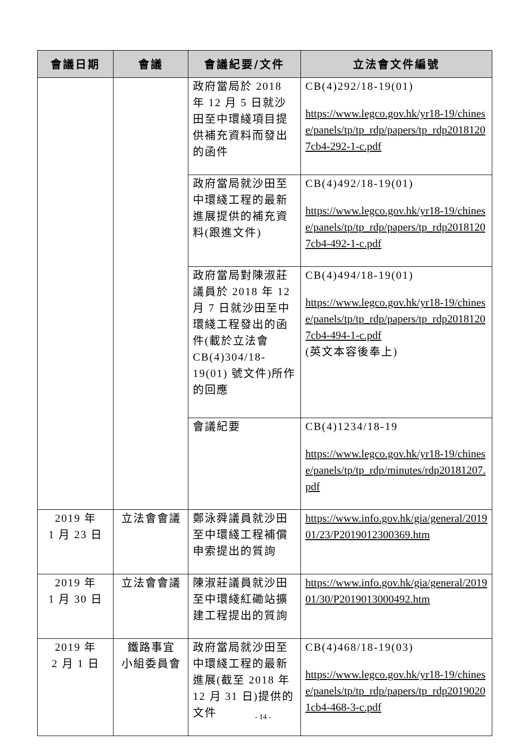| 會議日期 | 會議 | 會議紀要/文件 | 立法會文件編號 |
| --- | --- | --- | --- |
| | | 政府當局於 2018 年 12 月 5 日就沙田至中環綫項目提供補充資料而發出的函件 | CB(4)292/18-19(01) https://www.legco.gov.hk/yr18-19/chinese/panels/tp/tp_rdp/papers/tp_rdp20181207cb4-292-1-c.pdf |
| | | 政府當局就沙田至中環綫工程的最新進展提供的補充資料(跟進文件) | CB(4)492/18-19(01) https://www.legco.gov.hk/yr18-19/chinese/panels/tp/tp_rdp/papers/tp_rdp20181207cb4-492-1-c.pdf |
| | | 政府當局對陳淑莊議員於 2018 年 12 月 7 日就沙田至中環綫工程發出的函件(載於立法會 CB(4)304/18-19(01) 號文件)所作的回應 | CB(4)494/18-19(01) https://www.legco.gov.hk/yr18-19/chinese/panels/tp/tp_rdp/papers/tp_rdp20181207cb4-494-1-c.pdf (英文本容後奉上) |
| | | 會議紀要 | CB(4)1234/18-19 https://www.legco.gov.hk/yr18-19/chinese/panels/tp/tp_rdp/minutes/rdp20181207.pdf |
| 2019 年 1 月 23 日 | 立法會會議 | 鄭泳舜議員就沙田至中環綫工程補償申索提出的質詢 | https://www.info.gov.hk/gia/general/201901/23/P2019012300369.htm |
| 2019 年 1 月 30 日 | 立法會會議 | 陳淑莊議員就沙田至中環綫紅磡站擴建工程提出的質詢 | https://www.info.gov.hk/gia/general/201901/30/P2019013000492.htm |
| 2019 年 2 月 1 日 | 鐵路事宜 小組委員會 | 政府當局就沙田至中環綫工程的最新進展(截至 2018 年 12 月 31 日)提供的文件 | CB(4)468/18-19(03) https://www.legco.gov.hk/yr18-19/chinese/panels/tp/tp_rdp/papers/tp_rdp20190201cb4-468-3-c.pdf |
- 14 -